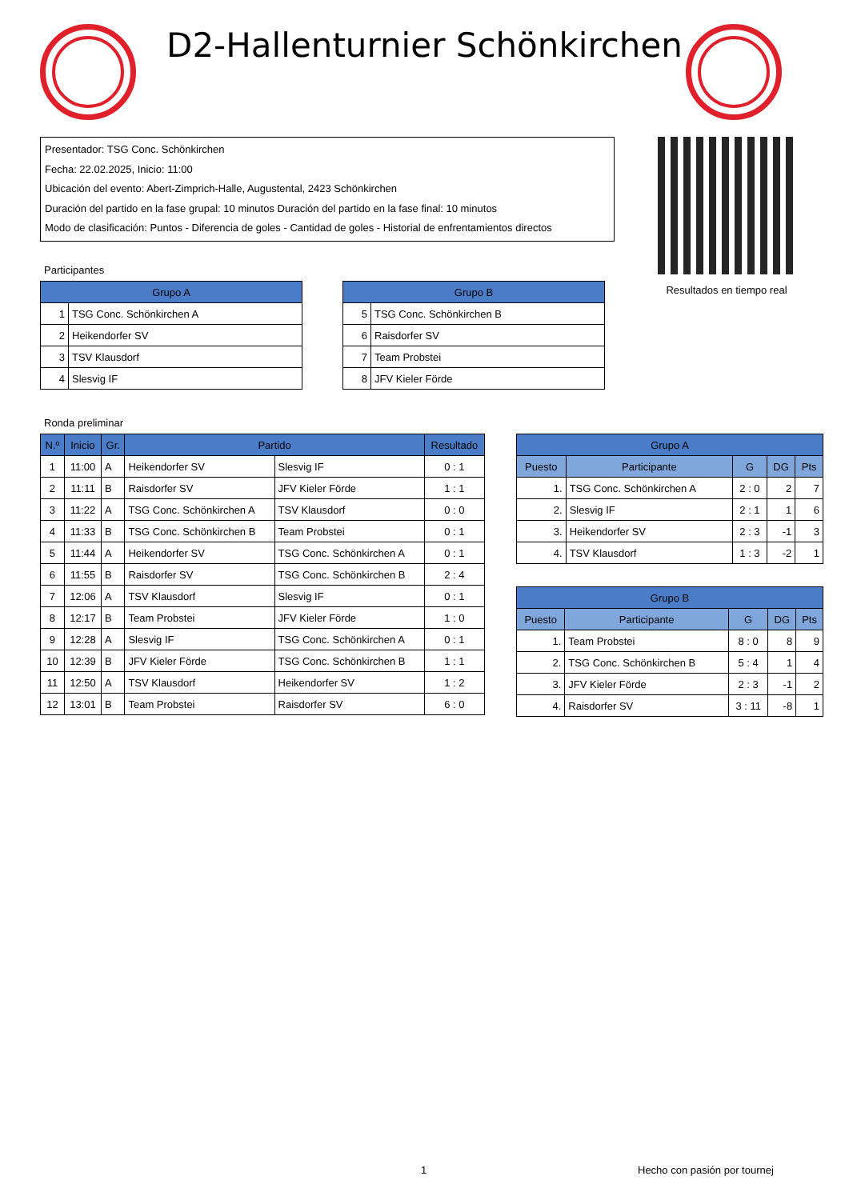D2-Hallenturnier Schönkirchen
Presentador: TSG Conc. Schönkirchen
Fecha: 22.02.2025, Inicio: 11:00
Ubicación del evento: Abert-Zimprich-Halle, Augustental, 2423 Schönkirchen
Duración del partido en la fase grupal: 10 minutos Duración del partido en la fase final: 10 minutos
Modo de clasificación: Puntos - Diferencia de goles - Cantidad de goles - Historial de enfrentamientos directos
Resultados en tiempo real
Participantes
| Grupo A | |
| --- | --- |
| 1 | TSG Conc. Schönkirchen A |
| 2 | Heikendorfer SV |
| 3 | TSV Klausdorf |
| 4 | Slesvig IF |
| Grupo B | |
| --- | --- |
| 5 | TSG Conc. Schönkirchen B |
| 6 | Raisdorfer SV |
| 7 | Team Probstei |
| 8 | JFV Kieler Förde |
Ronda preliminar
| N.º | Inicio | Gr. | Partido | | Resultado |
| --- | --- | --- | --- | --- | --- |
| 1 | 11:00 | A | Heikendorfer SV | Slesvig IF | 0 : 1 |
| 2 | 11:11 | B | Raisdorfer SV | JFV Kieler Förde | 1 : 1 |
| 3 | 11:22 | A | TSG Conc. Schönkirchen A | TSV Klausdorf | 0 : 0 |
| 4 | 11:33 | B | TSG Conc. Schönkirchen B | Team Probstei | 0 : 1 |
| 5 | 11:44 | A | Heikendorfer SV | TSG Conc. Schönkirchen A | 0 : 1 |
| 6 | 11:55 | B | Raisdorfer SV | TSG Conc. Schönkirchen B | 2 : 4 |
| 7 | 12:06 | A | TSV Klausdorf | Slesvig IF | 0 : 1 |
| 8 | 12:17 | B | Team Probstei | JFV Kieler Förde | 1 : 0 |
| 9 | 12:28 | A | Slesvig IF | TSG Conc. Schönkirchen A | 0 : 1 |
| 10 | 12:39 | B | JFV Kieler Förde | TSG Conc. Schönkirchen B | 1 : 1 |
| 11 | 12:50 | A | TSV Klausdorf | Heikendorfer SV | 1 : 2 |
| 12 | 13:01 | B | Team Probstei | Raisdorfer SV | 6 : 0 |
| Grupo A | | | | |
| --- | --- | --- | --- | --- |
| Puesto | Participante | G | DG | Pts |
| 1. | TSG Conc. Schönkirchen A | 2 : 0 | 2 | 7 |
| 2. | Slesvig IF | 2 : 1 | 1 | 6 |
| 3. | Heikendorfer SV | 2 : 3 | -1 | 3 |
| 4. | TSV Klausdorf | 1 : 3 | -2 | 1 |
| Grupo B | | | | |
| --- | --- | --- | --- | --- |
| Puesto | Participante | G | DG | Pts |
| 1. | Team Probstei | 8 : 0 | 8 | 9 |
| 2. | TSG Conc. Schönkirchen B | 5 : 4 | 1 | 4 |
| 3. | JFV Kieler Förde | 2 : 3 | -1 | 2 |
| 4. | Raisdorfer SV | 3 : 11 | -8 | 1 |
1 Hecho con pasión por tournej